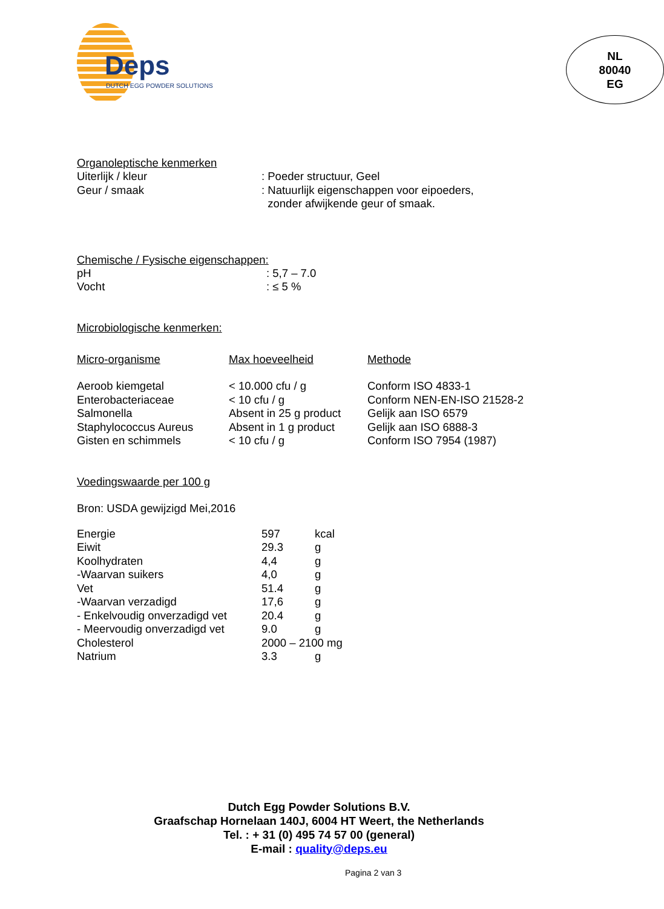Deps
DUTCH EGG POWDER SOLUTIONS
NL
80040
EG
Organoleptische kenmerken
| Uiterlijk / kleur | : Poeder structuur, Geel |
| Geur / smaak | : Natuurlijk eigenschappen voor eipoeders, zonder afwijkende geur of smaak. |
Chemische / Fysische eigenschappen:
| pH | : 5,7 – 7.0 |
| Vocht | : ≤ 5 % |
Microbiologische kenmerken:
| Micro-organisme | Max hoeveelheid | Methode |
| --- | --- | --- |
| Aeroob kiemgetal | < 10.000 cfu / g | Conform ISO 4833-1 |
| Enterobacteriaceae | < 10 cfu / g | Conform NEN-EN-ISO 21528-2 |
| Salmonella | Absent in 25 g product | Gelijk aan ISO 6579 |
| Staphylococcus Aureus | Absent in 1 g product | Gelijk aan ISO 6888-3 |
| Gisten en schimmels | < 10 cfu / g | Conform ISO 7954 (1987) |
Voedingswaarde per 100 g
Bron: USDA gewijzigd Mei,2016
| Energie | 597 | kcal |
| Eiwit | 29.3 | g |
| Koolhydraten | 4,4 | g |
| -Waarvan suikers | 4,0 | g |
| Vet | 51.4 | g |
| -Waarvan verzadigd | 17,6 | g |
| - Enkelvoudig onverzadigd vet | 20.4 | g |
| - Meervoudig onverzadigd vet | 9.0 | g |
| Cholesterol | 2000 – 2100 mg | |
| Natrium | 3.3 | g |
Dutch Egg Powder Solutions B.V.
Graafschap Hornelaan 140J, 6004 HT Weert, the Netherlands
Tel. : + 31 (0) 495 74 57 00 (general)
E-mail : quality@deps.eu
Pagina 2 van 3